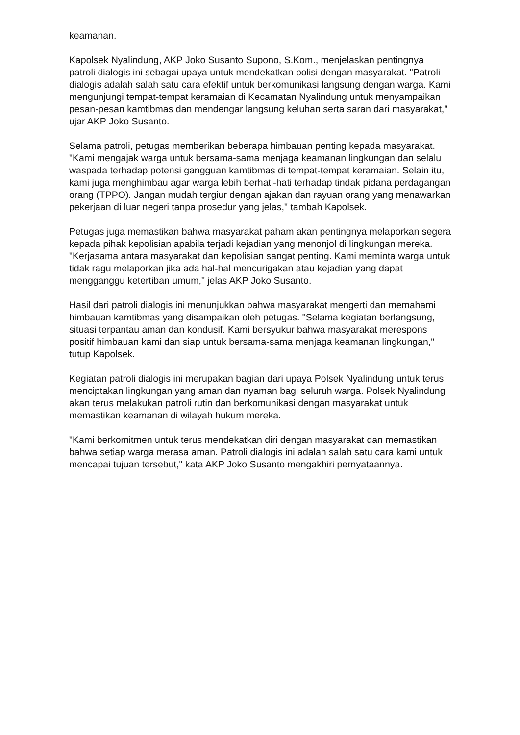keamanan.
Kapolsek Nyalindung, AKP Joko Susanto Supono, S.Kom., menjelaskan pentingnya patroli dialogis ini sebagai upaya untuk mendekatkan polisi dengan masyarakat. "Patroli dialogis adalah salah satu cara efektif untuk berkomunikasi langsung dengan warga. Kami mengunjungi tempat-tempat keramaian di Kecamatan Nyalindung untuk menyampaikan pesan-pesan kamtibmas dan mendengar langsung keluhan serta saran dari masyarakat," ujar AKP Joko Susanto.
Selama patroli, petugas memberikan beberapa himbauan penting kepada masyarakat. "Kami mengajak warga untuk bersama-sama menjaga keamanan lingkungan dan selalu waspada terhadap potensi gangguan kamtibmas di tempat-tempat keramaian. Selain itu, kami juga menghimbau agar warga lebih berhati-hati terhadap tindak pidana perdagangan orang (TPPO). Jangan mudah tergiur dengan ajakan dan rayuan orang yang menawarkan pekerjaan di luar negeri tanpa prosedur yang jelas," tambah Kapolsek.
Petugas juga memastikan bahwa masyarakat paham akan pentingnya melaporkan segera kepada pihak kepolisian apabila terjadi kejadian yang menonjol di lingkungan mereka. "Kerjasama antara masyarakat dan kepolisian sangat penting. Kami meminta warga untuk tidak ragu melaporkan jika ada hal-hal mencurigakan atau kejadian yang dapat mengganggu ketertiban umum," jelas AKP Joko Susanto.
Hasil dari patroli dialogis ini menunjukkan bahwa masyarakat mengerti dan memahami himbauan kamtibmas yang disampaikan oleh petugas. "Selama kegiatan berlangsung, situasi terpantau aman dan kondusif. Kami bersyukur bahwa masyarakat merespons positif himbauan kami dan siap untuk bersama-sama menjaga keamanan lingkungan," tutup Kapolsek.
Kegiatan patroli dialogis ini merupakan bagian dari upaya Polsek Nyalindung untuk terus menciptakan lingkungan yang aman dan nyaman bagi seluruh warga. Polsek Nyalindung akan terus melakukan patroli rutin dan berkomunikasi dengan masyarakat untuk memastikan keamanan di wilayah hukum mereka.
"Kami berkomitmen untuk terus mendekatkan diri dengan masyarakat dan memastikan bahwa setiap warga merasa aman. Patroli dialogis ini adalah salah satu cara kami untuk mencapai tujuan tersebut," kata AKP Joko Susanto mengakhiri pernyataannya.